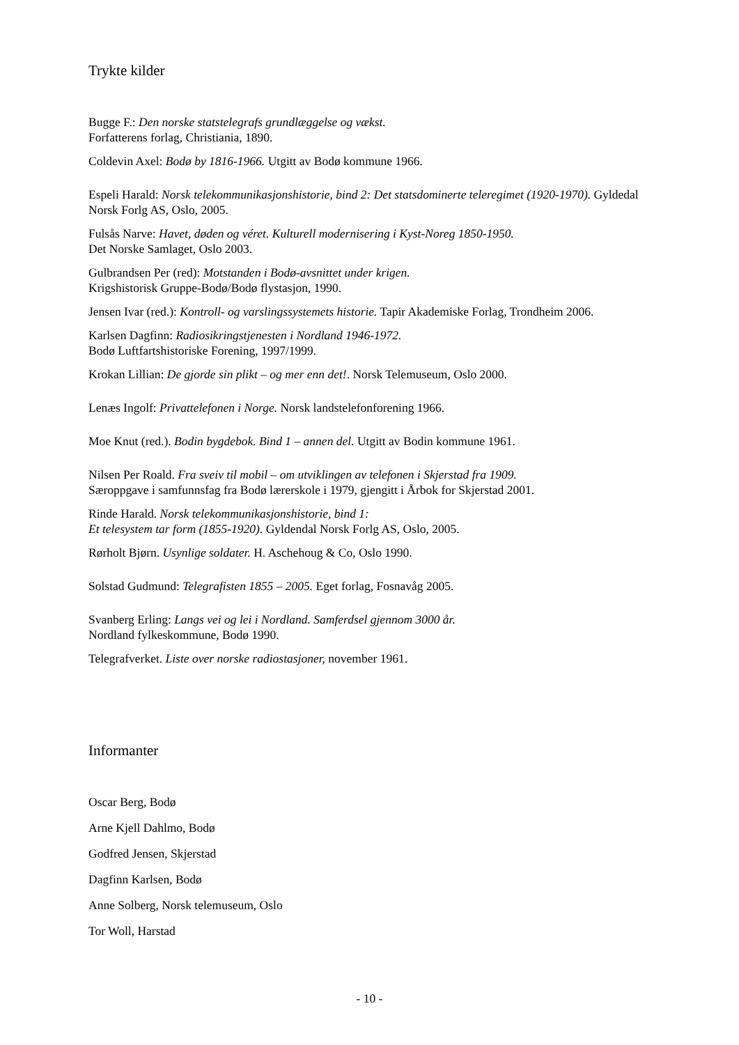Trykte kilder
Bugge F.: Den norske statstelegrafs grundlæggelse og vækst.
Forfatterens forlag, Christiania, 1890.
Coldevin Axel: Bodø by 1816-1966. Utgitt av Bodø kommune 1966.
Espeli Harald: Norsk telekommunikasjonshistorie, bind 2: Det statsdominerte teleregimet (1920-1970). Gyldedal Norsk Forlg AS, Oslo, 2005.
Fulsås Narve: Havet, døden og véret. Kulturell modernisering i Kyst-Noreg 1850-1950.
Det Norske Samlaget, Oslo 2003.
Gulbrandsen Per (red): Motstanden i Bodø-avsnittet under krigen.
Krigshistorisk Gruppe-Bodø/Bodø flystasjon, 1990.
Jensen Ivar (red.): Kontroll- og varslingssystemets historie. Tapir Akademiske Forlag, Trondheim 2006.
Karlsen Dagfinn: Radiosikringstjenesten i Nordland 1946-1972.
Bodø Luftfartshistoriske Forening, 1997/1999.
Krokan Lillian: De gjorde sin plikt – og mer enn det!. Norsk Telemuseum, Oslo 2000.
Lenæs Ingolf: Privattelefonen i Norge. Norsk landstelefonforening 1966.
Moe Knut (red.). Bodin bygdebok. Bind 1 – annen del. Utgitt av Bodin kommune 1961.
Nilsen Per Roald. Fra sveiv til mobil – om utviklingen av telefonen i Skjerstad fra 1909.
Særoppgave i samfunnsfag fra Bodø lærerskole i 1979, gjengitt i Årbok for Skjerstad 2001.
Rinde Harald. Norsk telekommunikasjonshistorie, bind 1:
Et telesystem tar form (1855-1920). Gyldendal Norsk Forlg AS, Oslo, 2005.
Rørholt Bjørn. Usynlige soldater. H. Aschehoug & Co, Oslo 1990.
Solstad Gudmund: Telegrafisten 1855 – 2005. Eget forlag, Fosnavåg 2005.
Svanberg Erling: Langs vei og lei i Nordland. Samferdsel gjennom 3000 år.
Nordland fylkeskommune, Bodø 1990.
Telegrafverket. Liste over norske radiostasjoner, november 1961.
Informanter
Oscar Berg, Bodø
Arne Kjell Dahlmo, Bodø
Godfred Jensen, Skjerstad
Dagfinn Karlsen, Bodø
Anne Solberg, Norsk telemuseum, Oslo
Tor Woll, Harstad
- 10 -